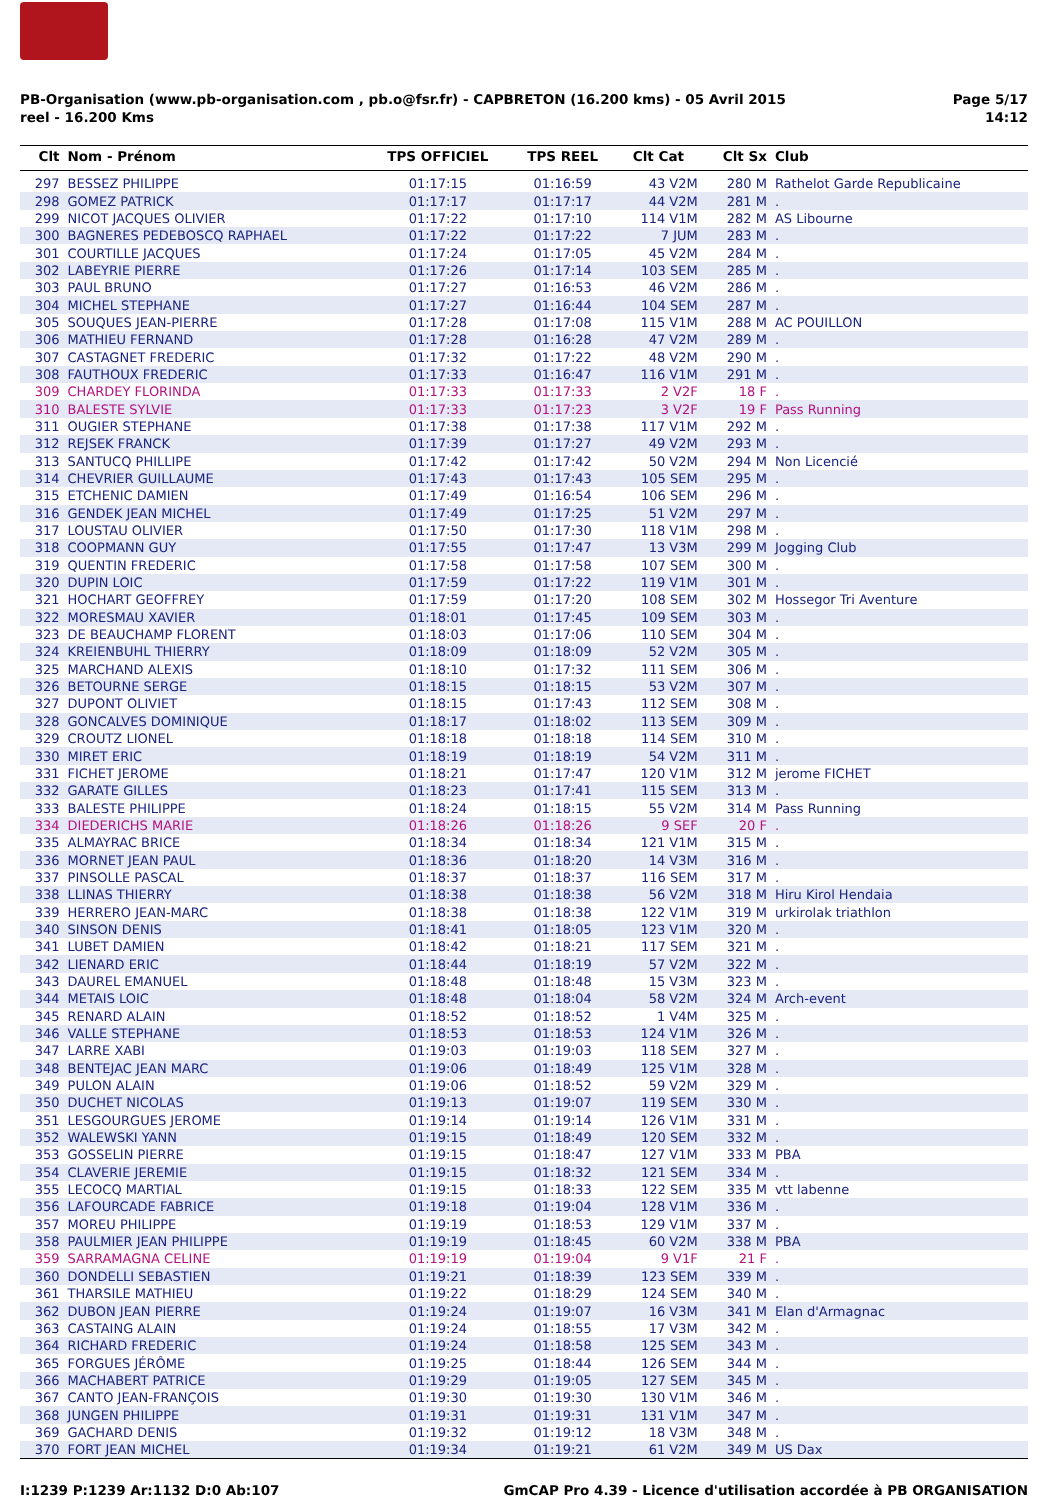PB-Organisation (www.pb-organisation.com , pb.o@fsr.fr) - CAPBRETON (16.200 kms) - 05 Avril 2015
reel - 16.200 Kms
Page 5/17
14:12
| Clt | Nom - Prénom | TPS OFFICIEL | TPS REEL | Clt Cat | Clt Sx | Club |
| --- | --- | --- | --- | --- | --- | --- |
| 297 | BESSEZ PHILIPPE | 01:17:15 | 01:16:59 | 43 V2M | 280 M | Rathelot Garde Republicaine |
| 298 | GOMEZ PATRICK | 01:17:17 | 01:17:17 | 44 V2M | 281 M | . |
| 299 | NICOT JACQUES OLIVIER | 01:17:22 | 01:17:10 | 114 V1M | 282 M | AS Libourne |
| 300 | BAGNERES PEDEBOSCQ RAPHAEL | 01:17:22 | 01:17:22 | 7 JUM | 283 M | . |
| 301 | COURTILLE JACQUES | 01:17:24 | 01:17:05 | 45 V2M | 284 M | . |
| 302 | LABEYRIE PIERRE | 01:17:26 | 01:17:14 | 103 SEM | 285 M | . |
| 303 | PAUL BRUNO | 01:17:27 | 01:16:53 | 46 V2M | 286 M | . |
| 304 | MICHEL STEPHANE | 01:17:27 | 01:16:44 | 104 SEM | 287 M | . |
| 305 | SOUQUES JEAN-PIERRE | 01:17:28 | 01:17:08 | 115 V1M | 288 M | AC POUILLON |
| 306 | MATHIEU FERNAND | 01:17:28 | 01:16:28 | 47 V2M | 289 M | . |
| 307 | CASTAGNET FREDERIC | 01:17:32 | 01:17:22 | 48 V2M | 290 M | . |
| 308 | FAUTHOUX FREDERIC | 01:17:33 | 01:16:47 | 116 V1M | 291 M | . |
| 309 | CHARDEY FLORINDA | 01:17:33 | 01:17:33 | 2 V2F | 18 F | . |
| 310 | BALESTE SYLVIE | 01:17:33 | 01:17:23 | 3 V2F | 19 F | Pass Running |
| 311 | OUGIER STEPHANE | 01:17:38 | 01:17:38 | 117 V1M | 292 M | . |
| 312 | REJSEK FRANCK | 01:17:39 | 01:17:27 | 49 V2M | 293 M | . |
| 313 | SANTUCQ PHILLIPE | 01:17:42 | 01:17:42 | 50 V2M | 294 M | Non Licencié |
| 314 | CHEVRIER GUILLAUME | 01:17:43 | 01:17:43 | 105 SEM | 295 M | . |
| 315 | ETCHENIC DAMIEN | 01:17:49 | 01:16:54 | 106 SEM | 296 M | . |
| 316 | GENDEK JEAN MICHEL | 01:17:49 | 01:17:25 | 51 V2M | 297 M | . |
| 317 | LOUSTAU OLIVIER | 01:17:50 | 01:17:30 | 118 V1M | 298 M | . |
| 318 | COOPMANN GUY | 01:17:55 | 01:17:47 | 13 V3M | 299 M | Jogging Club |
| 319 | QUENTIN FREDERIC | 01:17:58 | 01:17:58 | 107 SEM | 300 M | . |
| 320 | DUPIN LOIC | 01:17:59 | 01:17:22 | 119 V1M | 301 M | . |
| 321 | HOCHART GEOFFREY | 01:17:59 | 01:17:20 | 108 SEM | 302 M | Hossegor Tri Aventure |
| 322 | MORESMAU XAVIER | 01:18:01 | 01:17:45 | 109 SEM | 303 M | . |
| 323 | DE BEAUCHAMP FLORENT | 01:18:03 | 01:17:06 | 110 SEM | 304 M | . |
| 324 | KREIENBUHL THIERRY | 01:18:09 | 01:18:09 | 52 V2M | 305 M | . |
| 325 | MARCHAND ALEXIS | 01:18:10 | 01:17:32 | 111 SEM | 306 M | . |
| 326 | BETOURNE SERGE | 01:18:15 | 01:18:15 | 53 V2M | 307 M | . |
| 327 | DUPONT OLIVIET | 01:18:15 | 01:17:43 | 112 SEM | 308 M | . |
| 328 | GONCALVES DOMINIQUE | 01:18:17 | 01:18:02 | 113 SEM | 309 M | . |
| 329 | CROUTZ LIONEL | 01:18:18 | 01:18:18 | 114 SEM | 310 M | . |
| 330 | MIRET ERIC | 01:18:19 | 01:18:19 | 54 V2M | 311 M | . |
| 331 | FICHET JEROME | 01:18:21 | 01:17:47 | 120 V1M | 312 M | jerome FICHET |
| 332 | GARATE GILLES | 01:18:23 | 01:17:41 | 115 SEM | 313 M | . |
| 333 | BALESTE PHILIPPE | 01:18:24 | 01:18:15 | 55 V2M | 314 M | Pass Running |
| 334 | DIEDERICHS MARIE | 01:18:26 | 01:18:26 | 9 SEF | 20 F | . |
| 335 | ALMAYRAC BRICE | 01:18:34 | 01:18:34 | 121 V1M | 315 M | . |
| 336 | MORNET JEAN PAUL | 01:18:36 | 01:18:20 | 14 V3M | 316 M | . |
| 337 | PINSOLLE PASCAL | 01:18:37 | 01:18:37 | 116 SEM | 317 M | . |
| 338 | LLINAS THIERRY | 01:18:38 | 01:18:38 | 56 V2M | 318 M | Hiru Kirol Hendaia |
| 339 | HERRERO JEAN-MARC | 01:18:38 | 01:18:38 | 122 V1M | 319 M | urkirolak triathlon |
| 340 | SINSON DENIS | 01:18:41 | 01:18:05 | 123 V1M | 320 M | . |
| 341 | LUBET DAMIEN | 01:18:42 | 01:18:21 | 117 SEM | 321 M | . |
| 342 | LIENARD ERIC | 01:18:44 | 01:18:19 | 57 V2M | 322 M | . |
| 343 | DAUREL EMANUEL | 01:18:48 | 01:18:48 | 15 V3M | 323 M | . |
| 344 | METAIS LOIC | 01:18:48 | 01:18:04 | 58 V2M | 324 M | Arch-event |
| 345 | RENARD ALAIN | 01:18:52 | 01:18:52 | 1 V4M | 325 M | . |
| 346 | VALLE STEPHANE | 01:18:53 | 01:18:53 | 124 V1M | 326 M | . |
| 347 | LARRE XABI | 01:19:03 | 01:19:03 | 118 SEM | 327 M | . |
| 348 | BENTEJAC JEAN MARC | 01:19:06 | 01:18:49 | 125 V1M | 328 M | . |
| 349 | PULON ALAIN | 01:19:06 | 01:18:52 | 59 V2M | 329 M | . |
| 350 | DUCHET NICOLAS | 01:19:13 | 01:19:07 | 119 SEM | 330 M | . |
| 351 | LESGOURGUES JEROME | 01:19:14 | 01:19:14 | 126 V1M | 331 M | . |
| 352 | WALEWSKI YANN | 01:19:15 | 01:18:49 | 120 SEM | 332 M | . |
| 353 | GOSSELIN PIERRE | 01:19:15 | 01:18:47 | 127 V1M | 333 M | PBA |
| 354 | CLAVERIE JEREMIE | 01:19:15 | 01:18:32 | 121 SEM | 334 M | . |
| 355 | LECOCQ MARTIAL | 01:19:15 | 01:18:33 | 122 SEM | 335 M | vtt labenne |
| 356 | LAFOURCADE FABRICE | 01:19:18 | 01:19:04 | 128 V1M | 336 M | . |
| 357 | MOREU PHILIPPE | 01:19:19 | 01:18:53 | 129 V1M | 337 M | . |
| 358 | PAULMIER JEAN PHILIPPE | 01:19:19 | 01:18:45 | 60 V2M | 338 M | PBA |
| 359 | SARRAMAGNA CELINE | 01:19:19 | 01:19:04 | 9 V1F | 21 F | . |
| 360 | DONDELLI SEBASTIEN | 01:19:21 | 01:18:39 | 123 SEM | 339 M | . |
| 361 | THARSILE MATHIEU | 01:19:22 | 01:18:29 | 124 SEM | 340 M | . |
| 362 | DUBON JEAN PIERRE | 01:19:24 | 01:19:07 | 16 V3M | 341 M | Elan d'Armagnac |
| 363 | CASTAING ALAIN | 01:19:24 | 01:18:55 | 17 V3M | 342 M | . |
| 364 | RICHARD FREDERIC | 01:19:24 | 01:18:58 | 125 SEM | 343 M | . |
| 365 | FORGUES JÉRÔME | 01:19:25 | 01:18:44 | 126 SEM | 344 M | . |
| 366 | MACHABERT PATRICE | 01:19:29 | 01:19:05 | 127 SEM | 345 M | . |
| 367 | CANTO JEAN-FRANÇOIS | 01:19:30 | 01:19:30 | 130 V1M | 346 M | . |
| 368 | JUNGEN PHILIPPE | 01:19:31 | 01:19:31 | 131 V1M | 347 M | . |
| 369 | GACHARD DENIS | 01:19:32 | 01:19:12 | 18 V3M | 348 M | . |
| 370 | FORT JEAN MICHEL | 01:19:34 | 01:19:21 | 61 V2M | 349 M | US Dax |
I:1239 P:1239 Ar:1132 D:0 Ab:107
GmCAP Pro 4.39 - Licence d'utilisation accordée à PB ORGANISATION